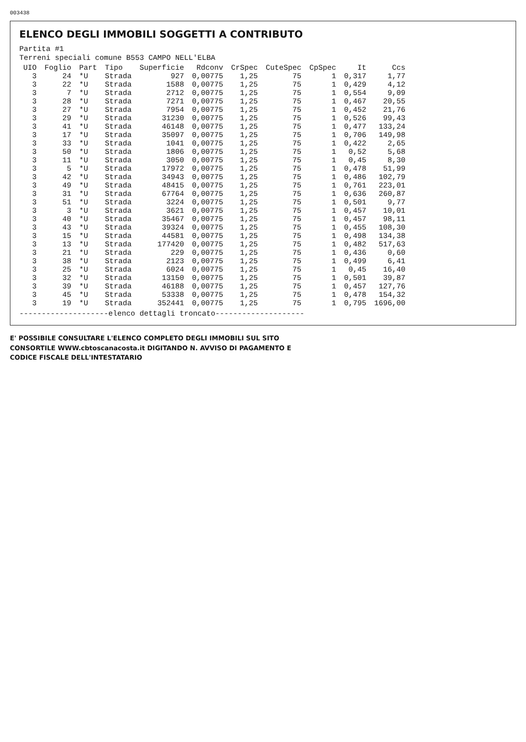003438
ELENCO DEGLI IMMOBILI SOGGETTI A CONTRIBUTO
Partita #1
Terreni speciali comune B553 CAMPO NELL'ELBA
| UIO | Foglio | Part | Tipo | Superficie | Rdconv | CrSpec | CuteSpec | CpSpec | It | Ccs |
| --- | --- | --- | --- | --- | --- | --- | --- | --- | --- | --- |
| 3 | 24 | *U | Strada | 927 | 0,00775 | 1,25 | 75 | 1 | 0,317 | 1,77 |
| 3 | 22 | *U | Strada | 1588 | 0,00775 | 1,25 | 75 | 1 | 0,429 | 4,12 |
| 3 | 7 | *U | Strada | 2712 | 0,00775 | 1,25 | 75 | 1 | 0,554 | 9,09 |
| 3 | 28 | *U | Strada | 7271 | 0,00775 | 1,25 | 75 | 1 | 0,467 | 20,55 |
| 3 | 27 | *U | Strada | 7954 | 0,00775 | 1,25 | 75 | 1 | 0,452 | 21,76 |
| 3 | 29 | *U | Strada | 31230 | 0,00775 | 1,25 | 75 | 1 | 0,526 | 99,43 |
| 3 | 41 | *U | Strada | 46148 | 0,00775 | 1,25 | 75 | 1 | 0,477 | 133,24 |
| 3 | 17 | *U | Strada | 35097 | 0,00775 | 1,25 | 75 | 1 | 0,706 | 149,98 |
| 3 | 33 | *U | Strada | 1041 | 0,00775 | 1,25 | 75 | 1 | 0,422 | 2,65 |
| 3 | 50 | *U | Strada | 1806 | 0,00775 | 1,25 | 75 | 1 | 0,52 | 5,68 |
| 3 | 11 | *U | Strada | 3050 | 0,00775 | 1,25 | 75 | 1 | 0,45 | 8,30 |
| 3 | 5 | *U | Strada | 17972 | 0,00775 | 1,25 | 75 | 1 | 0,478 | 51,99 |
| 3 | 42 | *U | Strada | 34943 | 0,00775 | 1,25 | 75 | 1 | 0,486 | 102,79 |
| 3 | 49 | *U | Strada | 48415 | 0,00775 | 1,25 | 75 | 1 | 0,761 | 223,01 |
| 3 | 31 | *U | Strada | 67764 | 0,00775 | 1,25 | 75 | 1 | 0,636 | 260,87 |
| 3 | 51 | *U | Strada | 3224 | 0,00775 | 1,25 | 75 | 1 | 0,501 | 9,77 |
| 3 | 3 | *U | Strada | 3621 | 0,00775 | 1,25 | 75 | 1 | 0,457 | 10,01 |
| 3 | 40 | *U | Strada | 35467 | 0,00775 | 1,25 | 75 | 1 | 0,457 | 98,11 |
| 3 | 43 | *U | Strada | 39324 | 0,00775 | 1,25 | 75 | 1 | 0,455 | 108,30 |
| 3 | 15 | *U | Strada | 44581 | 0,00775 | 1,25 | 75 | 1 | 0,498 | 134,38 |
| 3 | 13 | *U | Strada | 177420 | 0,00775 | 1,25 | 75 | 1 | 0,482 | 517,63 |
| 3 | 21 | *U | Strada | 229 | 0,00775 | 1,25 | 75 | 1 | 0,436 | 0,60 |
| 3 | 38 | *U | Strada | 2123 | 0,00775 | 1,25 | 75 | 1 | 0,499 | 6,41 |
| 3 | 25 | *U | Strada | 6024 | 0,00775 | 1,25 | 75 | 1 | 0,45 | 16,40 |
| 3 | 32 | *U | Strada | 13150 | 0,00775 | 1,25 | 75 | 1 | 0,501 | 39,87 |
| 3 | 39 | *U | Strada | 46188 | 0,00775 | 1,25 | 75 | 1 | 0,457 | 127,76 |
| 3 | 45 | *U | Strada | 53338 | 0,00775 | 1,25 | 75 | 1 | 0,478 | 154,32 |
| 3 | 19 | *U | Strada | 352441 | 0,00775 | 1,25 | 75 | 1 | 0,795 | 1696,00 |
--------------------elenco dettagli troncato--------------------
E' POSSIBILE CONSULTARE L'ELENCO COMPLETO DEGLI IMMOBILI SUL SITO
CONSORTILE WWW.cbtoscanacosta.it DIGITANDO N. AVVISO DI PAGAMENTO E
CODICE FISCALE DELL'INTESTATARIO